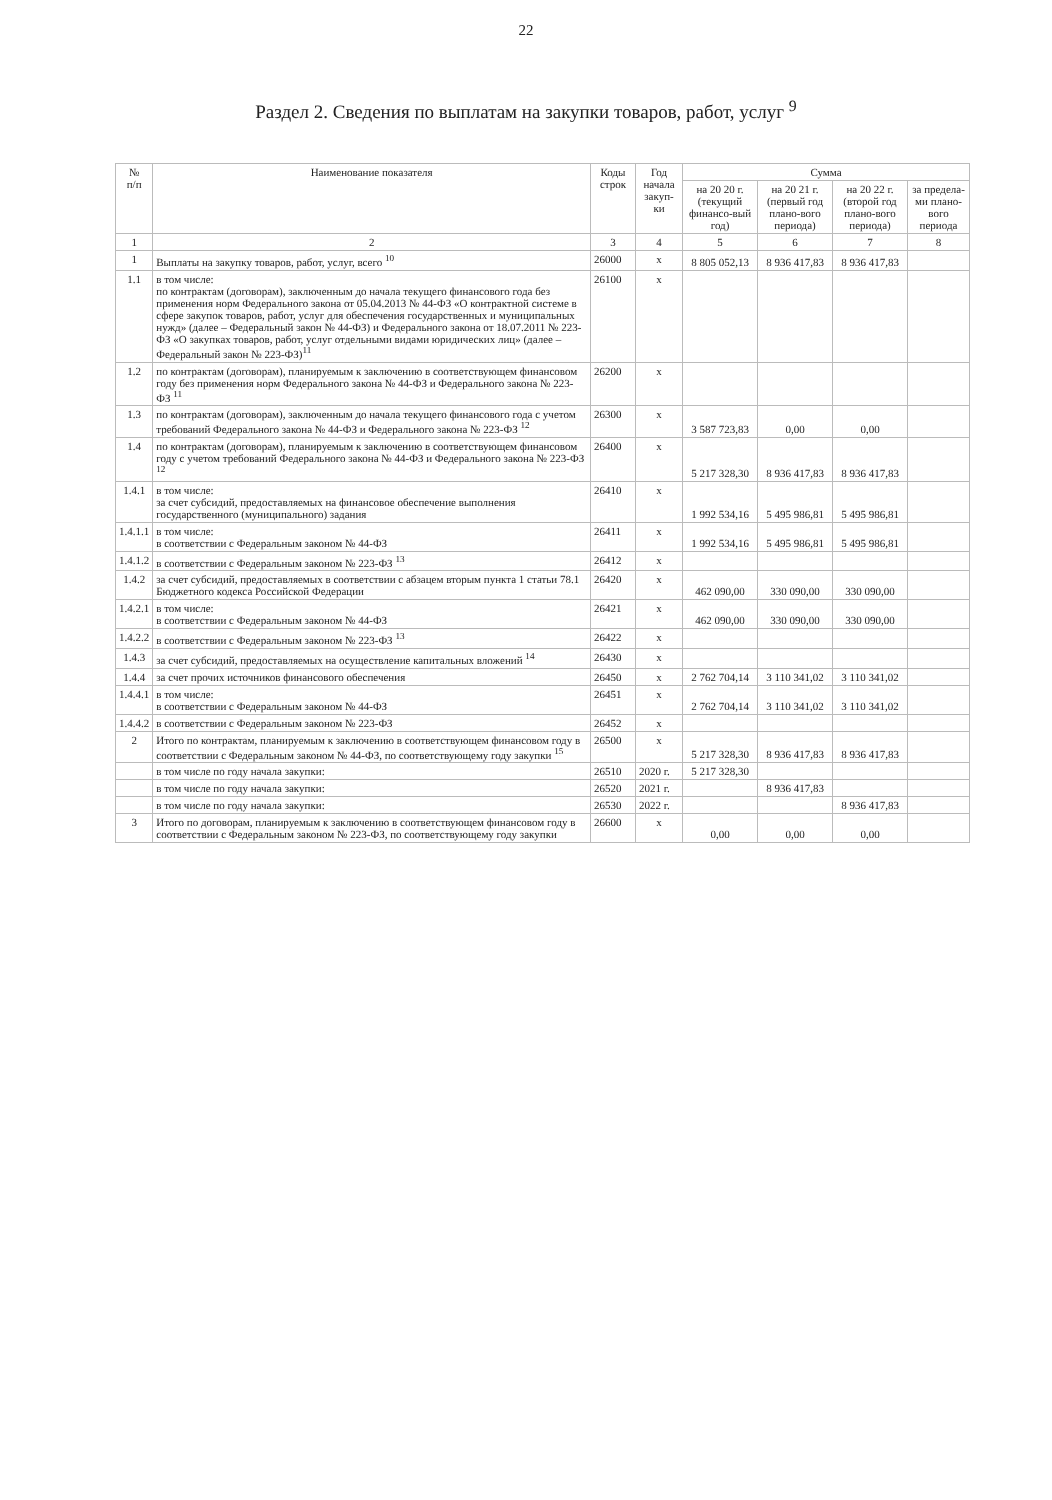22
Раздел 2. Сведения по выплатам на закупки товаров, работ, услуг <sup>9</sup>
| № п/п | Наименование показателя | Коды строк | Год начала закуп-ки | Сумма | | | |
| --- | --- | --- | --- | --- | --- | --- | --- |
| | | | | на 20 20 г. (текущий финансо-вый год) | на 20 21 г. (первый год плано-вого периода) | на 20 22 г. (второй год плано-вого периода) | за предела-ми плано-вого периода |
| 1 | 2 | 3 | 4 | 5 | 6 | 7 | 8 |
| 1 | Выплаты на закупку товаров, работ, услуг, всего <sup>10</sup> | 26000 | x | 8 805 052,13 | 8 936 417,83 | 8 936 417,83 | |
| 1.1 | в том числе: по контрактам (договорам), заключенным до начала текущего финансового года без применения норм Федерального закона от 05.04.2013 № 44-ФЗ «О контрактной системе в сфере закупок товаров, работ, услуг для обеспечения государственных и муниципальных нужд» (далее – Федеральный закон № 44-ФЗ) и Федерального закона от 18.07.2011 № 223-ФЗ «О закупках товаров, работ, услуг отдельными видами юридических лиц» (далее – Федеральный закон № 223-ФЗ)<sup>11</sup> | 26100 | x | | | | |
| 1.2 | по контрактам (договорам), планируемым к заключению в соответствующем финансовом году без применения норм Федерального закона № 44-ФЗ и Федерального закона № 223-ФЗ <sup>11</sup> | 26200 | x | | | | |
| 1.3 | по контрактам (договорам), заключенным до начала текущего финансового года с учетом требований Федерального закона № 44-ФЗ и Федерального закона № 223-ФЗ <sup>12</sup> | 26300 | x | 3 587 723,83 | 0,00 | 0,00 | |
| 1.4 | по контрактам (договорам), планируемым к заключению в соответствующем финансовом году с учетом требований Федерального закона № 44-ФЗ и Федерального закона № 223-ФЗ <sup>12</sup> | 26400 | x | 5 217 328,30 | 8 936 417,83 | 8 936 417,83 | |
| 1.4.1 | в том числе: за счет субсидий, предоставляемых на финансовое обеспечение выполнения государственного (муниципального) задания | 26410 | x | 1 992 534,16 | 5 495 986,81 | 5 495 986,81 | |
| 1.4.1.1 | в том числе: в соответствии с Федеральным законом № 44-ФЗ | 26411 | x | 1 992 534,16 | 5 495 986,81 | 5 495 986,81 | |
| 1.4.1.2 | в соответствии с Федеральным законом № 223-ФЗ <sup>13</sup> | 26412 | x | | | | |
| 1.4.2 | за счет субсидий, предоставляемых в соответствии с абзацем вторым пункта 1 статьи 78.1 Бюджетного кодекса Российской Федерации | 26420 | x | 462 090,00 | 330 090,00 | 330 090,00 | |
| 1.4.2.1 | в том числе: в соответствии с Федеральным законом № 44-ФЗ | 26421 | x | 462 090,00 | 330 090,00 | 330 090,00 | |
| 1.4.2.2 | в соответствии с Федеральным законом № 223-ФЗ <sup>13</sup> | 26422 | x | | | | |
| 1.4.3 | за счет субсидий, предоставляемых на осуществление капитальных вложений <sup>14</sup> | 26430 | x | | | | |
| 1.4.4 | за счет прочих источников финансового обеспечения | 26450 | x | 2 762 704,14 | 3 110 341,02 | 3 110 341,02 | |
| 1.4.4.1 | в том числе: в соответствии с Федеральным законом № 44-ФЗ | 26451 | x | 2 762 704,14 | 3 110 341,02 | 3 110 341,02 | |
| 1.4.4.2 | в соответствии с Федеральным законом № 223-ФЗ | 26452 | x | | | | |
| 2 | Итого по контрактам, планируемым к заключению в соответствующем финансовом году в соответствии с Федеральным законом № 44-ФЗ, по соответствующему году закупки <sup>15</sup> | 26500 | x | 5 217 328,30 | 8 936 417,83 | 8 936 417,83 | |
| | в том числе по году начала закупки: | 26510 | 2020 г. | 5 217 328,30 | | | |
| | в том числе по году начала закупки: | 26520 | 2021 г. | | 8 936 417,83 | | |
| | в том числе по году начала закупки: | 26530 | 2022 г. | | | 8 936 417,83 | |
| 3 | Итого по договорам, планируемым к заключению в соответствующем финансовом году в соответствии с Федеральным законом № 223-ФЗ, по соответствующему году закупки | 26600 | x | 0,00 | 0,00 | 0,00 | |